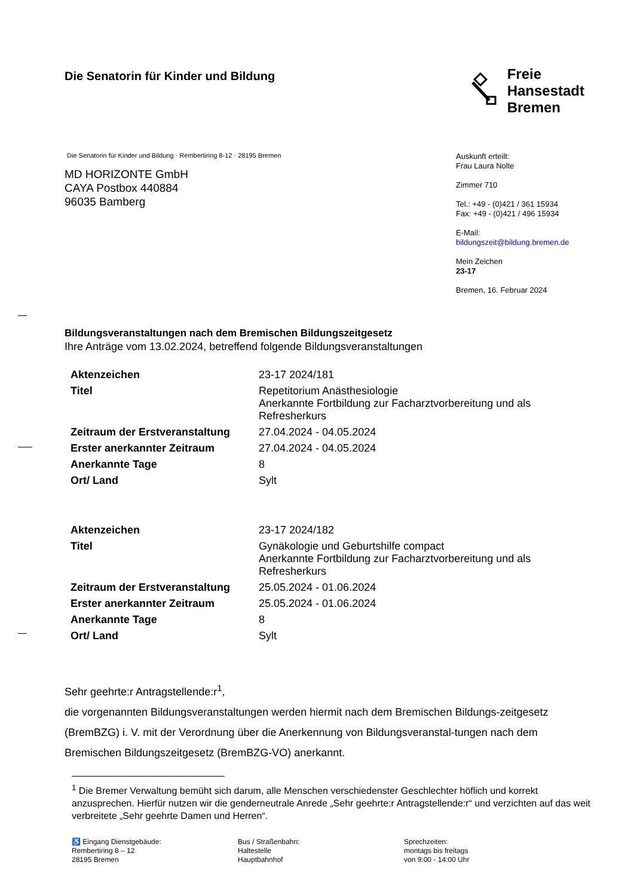Die Senatorin für Kinder und Bildung
Freie
Hansestadt
Bremen
Die Senatorin für Kinder und Bildung · Rembertiring 8-12 · 28195 Bremen
MD HORIZONTE GmbH
CAYA Postbox 440884
96035 Bamberg
Auskunft erteilt:
Frau Laura Nolte
Zimmer 710
Tel.: +49 - (0)421 / 361 15934
Fax: +49 - (0)421 / 496 15934
E-Mail:
bildungszeit@bildung.bremen.de
Mein Zeichen
23-17
Bremen, 16. Februar 2024
Bildungsveranstaltungen nach dem Bremischen Bildungszeitgesetz
Ihre Anträge vom 13.02.2024, betreffend folgende Bildungsveranstaltungen
| Aktenzeichen | 23-17 2024/181 |
| Titel | Repetitorium Anästhesiologie Anerkannte Fortbildung zur Facharztvorbereitung und als Refresherkurs |
| Zeitraum der Erstveranstaltung | 27.04.2024 - 04.05.2024 |
| Erster anerkannter Zeitraum | 27.04.2024 - 04.05.2024 |
| Anerkannte Tage | 8 |
| Ort/ Land | Sylt |
| Aktenzeichen | 23-17 2024/182 |
| Titel | Gynäkologie und Geburtshilfe compact Anerkannte Fortbildung zur Facharztvorbereitung und als Refresherkurs |
| Zeitraum der Erstveranstaltung | 25.05.2024 - 01.06.2024 |
| Erster anerkannter Zeitraum | 25.05.2024 - 01.06.2024 |
| Anerkannte Tage | 8 |
| Ort/ Land | Sylt |
Sehr geehrte:r Antragstellende:r<sup>1</sup>,
die vorgenannten Bildungsveranstaltungen werden hiermit nach dem Bremischen Bildungs-zeitgesetz (BremBZG) i. V. mit der Verordnung über die Anerkennung von Bildungsveranstal-tungen nach dem Bremischen Bildungszeitgesetz (BremBZG-VO) anerkannt.
<sup>1</sup> Die Bremer Verwaltung bemüht sich darum, alle Menschen verschiedenster Geschlechter höflich und korrekt anzusprechen. Hierfür nutzen wir die genderneutrale Anrede „Sehr geehrte:r Antragstellende:r“ und verzichten auf das weit verbreitete „Sehr geehrte Damen und Herren“.
♿ Eingang Dienstgebäude:
Rembertiring 8 – 12
28195 Bremen
Bus / Straßenbahn:
Haltestelle
Hauptbahnhof
Sprechzeiten:
montags bis freitags
von 9:00 - 14:00 Uhr